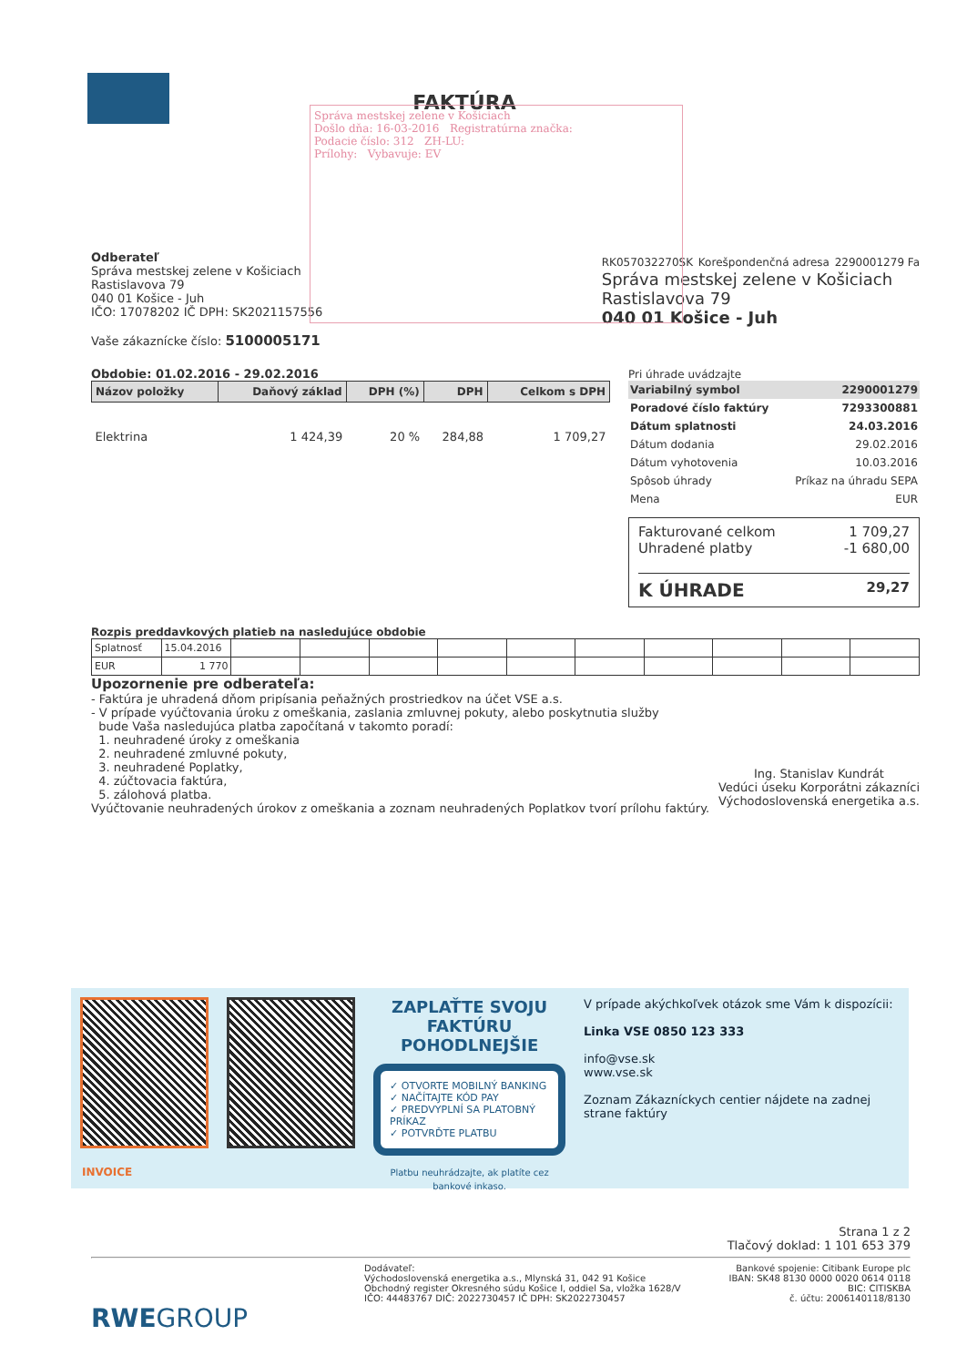FAKTÚRA
Správa mestskej zelene v Košiciach
Došlo dňa: 16-03-2016 Registratúrna značka:
Podacie číslo: 312 ZH-LU:
Prílohy: Vybavuje: EV
Odberateľ
Správa mestskej zelene v Košiciach
Rastislavova 79
040 01 Košice - Juh
IČO: 17078202 IČ DPH: SK2021157556
Vaše zákaznícke číslo: 5100005171
RK057032270SK Korešpondenčná adresa 2290001279 Fa
Správa mestskej zelene v Košiciach
Rastislavova 79
040 01 Košice - Juh
Obdobie: 01.02.2016 - 29.02.2016
| Názov položky | Daňový základ | DPH (%) | DPH | Celkom s DPH |
| --- | --- | --- | --- | --- |
| Elektrina | 1 424,39 | 20 % | 284,88 | 1 709,27 |
Pri úhrade uvádzajte
| Variabilný symbol | 2290001279 |
| Poradové číslo faktúry | 7293300881 |
| Dátum splatnosti | 24.03.2016 |
| Dátum dodania | 29.02.2016 |
| Dátum vyhotovenia | 10.03.2016 |
| Spôsob úhrady | Príkaz na úhradu SEPA |
| Mena | EUR |
Fakturované celkom 1 709,27
Uhradené platby -1 680,00
K ÚHRADE 29,27
Rozpis preddavkových platieb na nasledujúce obdobie
| Splatnosť | 15.04.2016 | | | | | | | | | | |
| EUR | 1 770 | | | | | | | | | | |
Upozornenie pre odberateľa:
- Faktúra je uhradená dňom pripísania peňažných prostriedkov na účet VSE a.s.
- V prípade vyúčtovania úroku z omeškania, zaslania zmluvnej pokuty, alebo poskytnutia služby
bude Vaša nasledujúca platba započítaná v takomto poradí:
1. neuhradené úroky z omeškania
2. neuhradené zmluvné pokuty,
3. neuhradené Poplatky,
4. zúčtovacia faktúra,
5. zálohová platba.
Vyúčtovanie neuhradených úrokov z omeškania a zoznam neuhradených Poplatkov tvorí prílohu faktúry.
Ing. Stanislav Kundrát
Vedúci úseku Korporátni zákazníci
Východoslovenská energetika a.s.
ZAPLAŤTE SVOJU FAKTÚRU POHODLNEJŠIE
✓ OTVORTE MOBILNÝ BANKING
✓ NAČÍTAJTE KÓD PAY
✓ PREDVYPLNÍ SA PLATOBNÝ PRÍKAZ
✓ POTVRĎTE PLATBU
Platbu neuhrádzajte, ak platíte cez bankové inkaso.
V prípade akýchkoľvek otázok sme Vám k dispozícii:
Linka VSE 0850 123 333
info@vse.sk
www.vse.sk
Zoznam Zákazníckych centier nájdete na zadnej strane faktúry
INVOICE
Strana 1 z 2
Tlačový doklad: 1 101 653 379
Dodávateľ:
Východoslovenská energetika a.s., Mlynská 31, 042 91 Košice
Obchodný register Okresného súdu Košice I, oddiel Sa, vložka 1628/V
IČO: 44483767 DIČ: 2022730457 IČ DPH: SK2022730457
Bankové spojenie: Citibank Europe plc
IBAN: SK48 8130 0000 0020 0614 0118
BIC: CITISKBA
č. účtu: 2006140118/8130
RWEGROUP